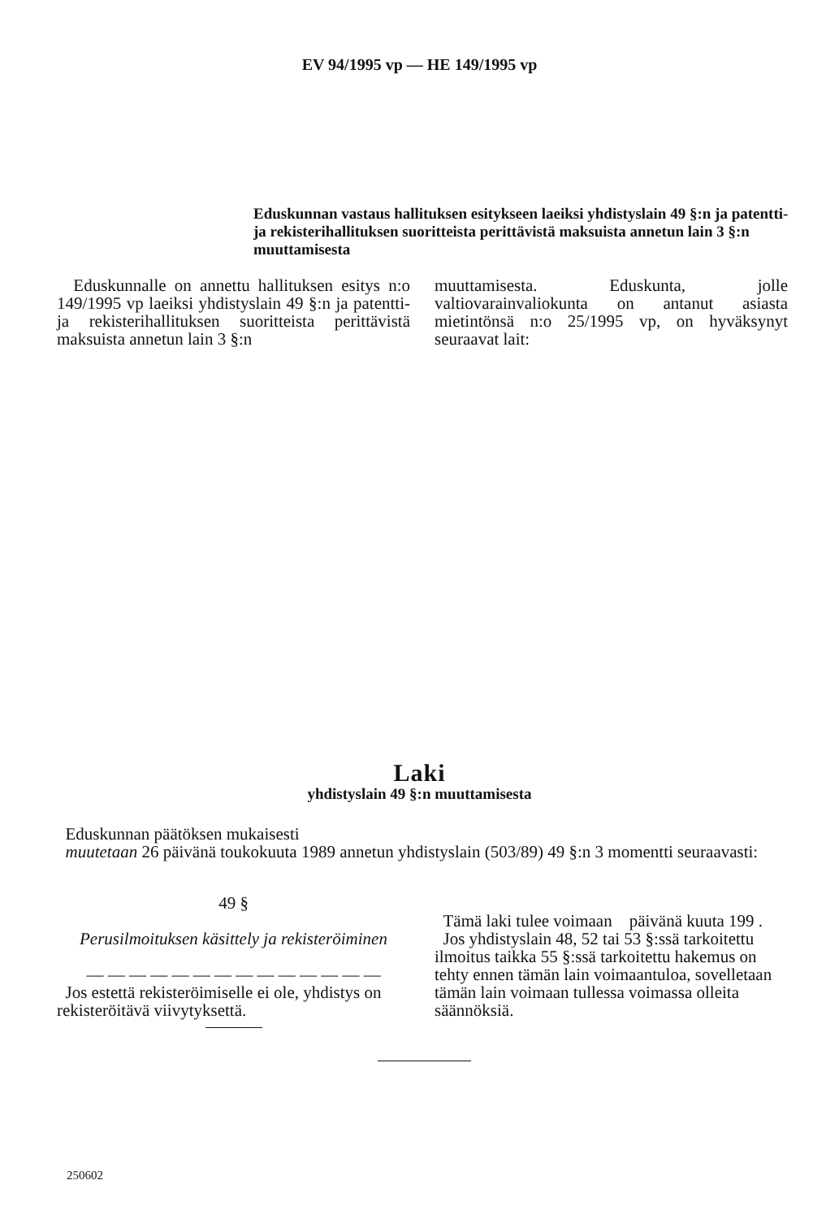EV 94/1995 vp — HE 149/1995 vp
Eduskunnan vastaus hallituksen esitykseen laeiksi yhdistyslain 49 §:n ja patentti- ja rekisterihallituksen suoritteista perittävistä maksuista annetun lain 3 §:n muuttamisesta
Eduskunnalle on annettu hallituksen esitys n:o 149/1995 vp laeiksi yhdistyslain 49 §:n ja patentti- ja rekisterihallituksen suoritteista perittävistä maksuista annetun lain 3 §:n
muuttamisesta. Eduskunta, jolle valtiovarainvaliokunta on antanut asiasta mietintönsä n:o 25/1995 vp, on hyväksynyt seuraavat lait:
Laki
yhdistyslain 49 §:n muuttamisesta
Eduskunnan päätöksen mukaisesti
muutetaan 26 päivänä toukokuuta 1989 annetun yhdistyslain (503/89) 49 §:n 3 momentti seuraavasti:
49 §
Perusilmoituksen käsittely ja rekisteröiminen
— — — — — — — — — — — — — —
Jos estettä rekisteröimiselle ei ole, yhdistys on rekisteröitävä viivytyksettä.
Tämä laki tulee voimaan päivänä kuuta 199 .
Jos yhdistyslain 48, 52 tai 53 §:ssä tarkoitettu ilmoitus taikka 55 §:ssä tarkoitettu hakemus on tehty ennen tämän lain voimaantuloa, sovelletaan tämän lain voimaan tullessa voimassa olleita säännöksiä.
250602